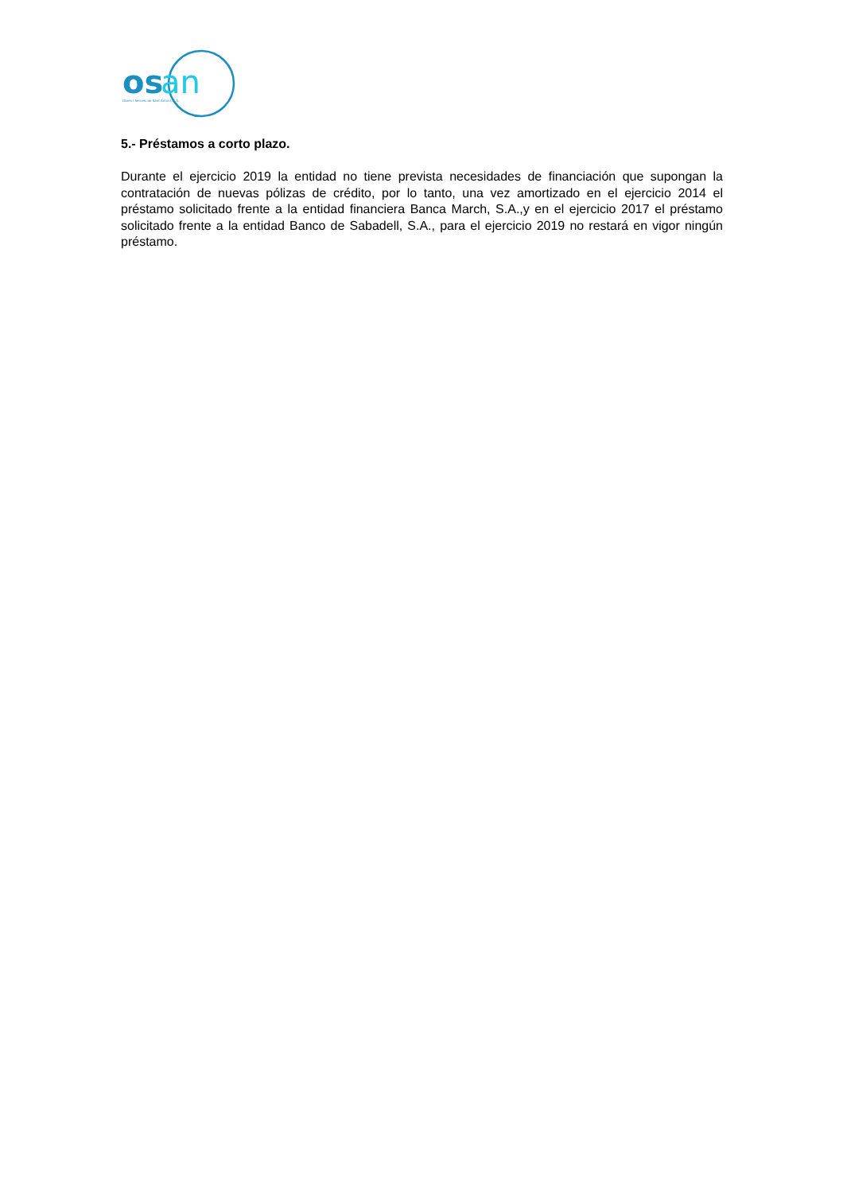os
an
Obres i Serveis de Sant Antoni, S.A.
5.- Préstamos a corto plazo.
Durante el ejercicio 2019 la entidad no tiene prevista necesidades de financiación que supongan la contratación de nuevas pólizas de crédito, por lo tanto, una vez amortizado en el ejercicio 2014 el préstamo solicitado frente a la entidad financiera Banca March, S.A.,y en el ejercicio 2017 el préstamo solicitado frente a la entidad Banco de Sabadell, S.A., para el ejercicio 2019 no restará en vigor ningún préstamo.